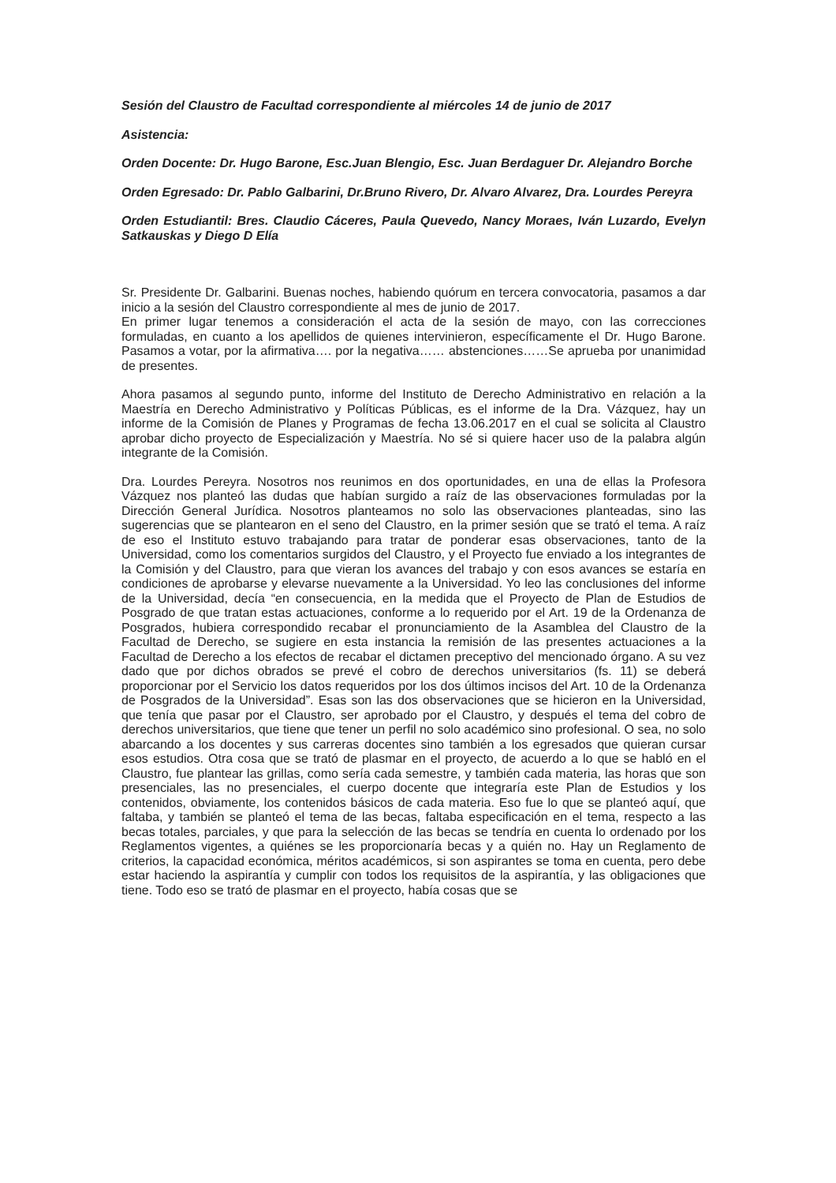Sesión del Claustro de Facultad correspondiente al miércoles 14 de junio de 2017
Asistencia:
Orden Docente: Dr. Hugo Barone, Esc.Juan Blengio, Esc. Juan Berdaguer Dr. Alejandro Borche
Orden Egresado: Dr. Pablo Galbarini, Dr.Bruno Rivero, Dr. Alvaro Alvarez, Dra. Lourdes Pereyra
Orden Estudiantil: Bres. Claudio Cáceres, Paula Quevedo, Nancy Moraes, Iván Luzardo, Evelyn Satkauskas y Diego D Elía
Sr. Presidente Dr. Galbarini. Buenas noches, habiendo quórum en tercera convocatoria, pasamos a dar inicio a la sesión del Claustro correspondiente al mes de junio de 2017.
En primer lugar tenemos a consideración el acta de la sesión de mayo, con las correcciones formuladas, en cuanto a los apellidos de quienes intervinieron, específicamente el Dr. Hugo Barone. Pasamos a votar, por la afirmativa…. por la negativa…… abstenciones……Se aprueba por unanimidad de presentes.
Ahora pasamos al segundo punto, informe del Instituto de Derecho Administrativo en relación a la Maestría en Derecho Administrativo y Políticas Públicas, es el informe de la Dra. Vázquez, hay un informe de la Comisión de Planes y Programas de fecha 13.06.2017 en el cual se solicita al Claustro aprobar dicho proyecto de Especialización y Maestría. No sé si quiere hacer uso de la palabra algún integrante de la Comisión.
Dra. Lourdes Pereyra. Nosotros nos reunimos en dos oportunidades, en una de ellas la Profesora Vázquez nos planteó las dudas que habían surgido a raíz de las observaciones formuladas por la Dirección General Jurídica. Nosotros planteamos no solo las observaciones planteadas, sino las sugerencias que se plantearon en el seno del Claustro, en la primer sesión que se trató el tema. A raíz de eso el Instituto estuvo trabajando para tratar de ponderar esas observaciones, tanto de la Universidad, como los comentarios surgidos del Claustro, y el Proyecto fue enviado a los integrantes de la Comisión y del Claustro, para que vieran los avances del trabajo y con esos avances se estaría en condiciones de aprobarse y elevarse nuevamente a la Universidad. Yo leo las conclusiones del informe de la Universidad, decía “en consecuencia, en la medida que el Proyecto de Plan de Estudios de Posgrado de que tratan estas actuaciones, conforme a lo requerido por el Art. 19 de la Ordenanza de Posgrados, hubiera correspondido recabar el pronunciamiento de la Asamblea del Claustro de la Facultad de Derecho, se sugiere en esta instancia la remisión de las presentes actuaciones a la Facultad de Derecho a los efectos de recabar el dictamen preceptivo del mencionado órgano. A su vez dado que por dichos obrados se prevé el cobro de derechos universitarios (fs. 11) se deberá proporcionar por el Servicio los datos requeridos por los dos últimos incisos del Art. 10 de la Ordenanza de Posgrados de la Universidad”. Esas son las dos observaciones que se hicieron en la Universidad, que tenía que pasar por el Claustro, ser aprobado por el Claustro, y después el tema del cobro de derechos universitarios, que tiene que tener un perfil no solo académico sino profesional. O sea, no solo abarcando a los docentes y sus carreras docentes sino también a los egresados que quieran cursar esos estudios. Otra cosa que se trató de plasmar en el proyecto, de acuerdo a lo que se habló en el Claustro, fue plantear las grillas, como sería cada semestre, y también cada materia, las horas que son presenciales, las no presenciales, el cuerpo docente que integraría este Plan de Estudios y los contenidos, obviamente, los contenidos básicos de cada materia. Eso fue lo que se planteó aquí, que faltaba, y también se planteó el tema de las becas, faltaba especificación en el tema, respecto a las becas totales, parciales, y que para la selección de las becas se tendría en cuenta lo ordenado por los Reglamentos vigentes, a quiénes se les proporcionaría becas y a quién no. Hay un Reglamento de criterios, la capacidad económica, méritos académicos, si son aspirantes se toma en cuenta, pero debe estar haciendo la aspirantía y cumplir con todos los requisitos de la aspirantía, y las obligaciones que tiene. Todo eso se trató de plasmar en el proyecto, había cosas que se